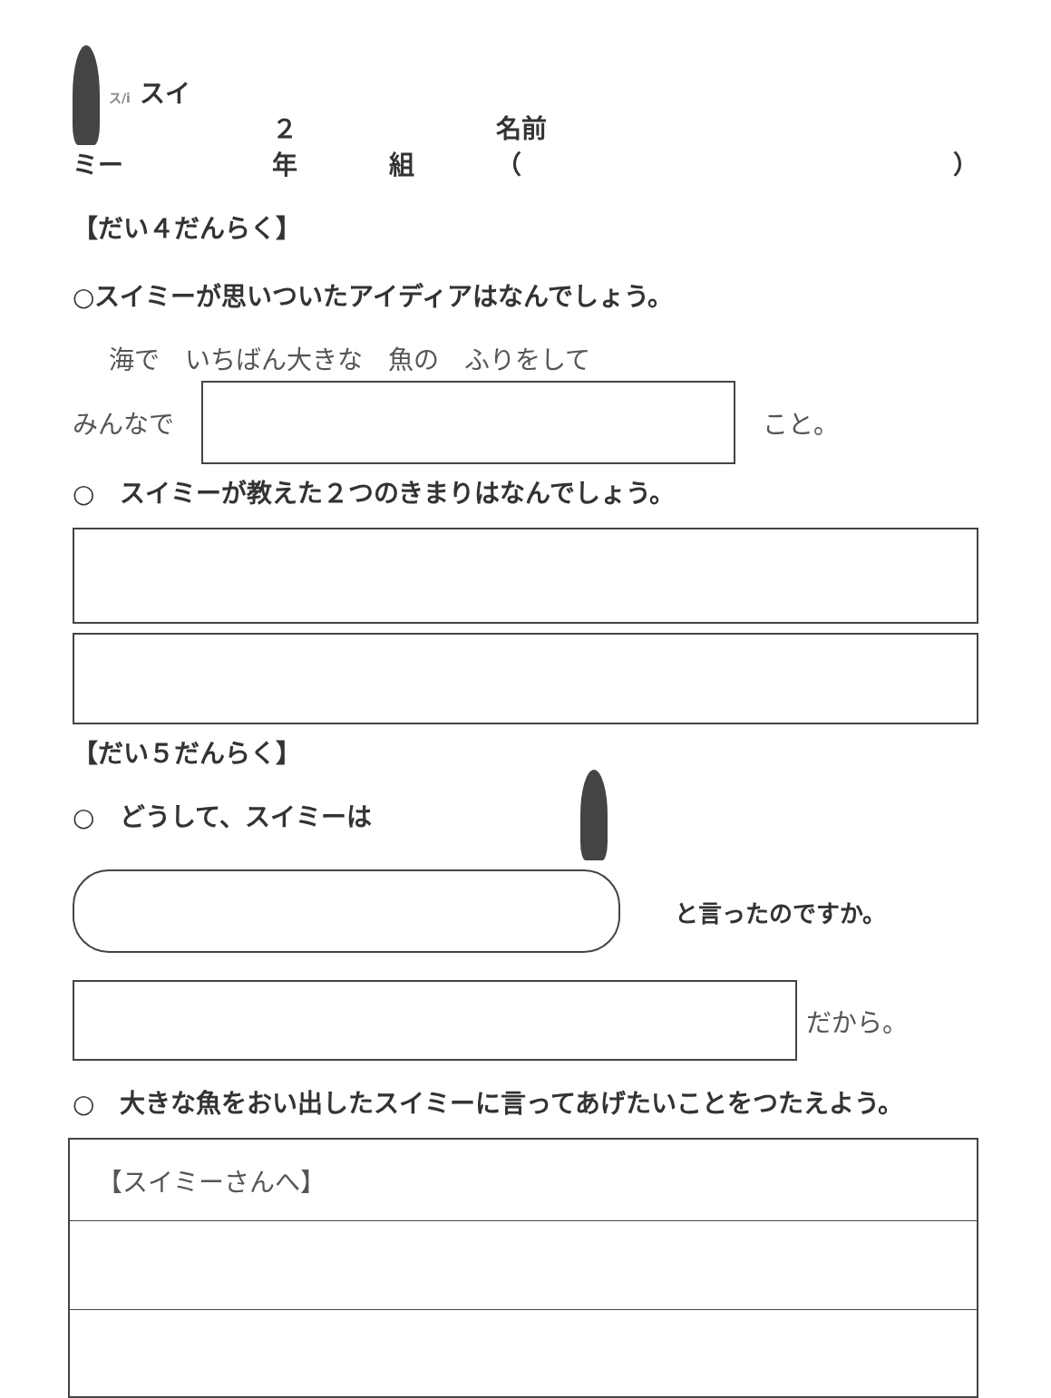ス/i スイミー ２年 組 名前（　　　　　　　　　　　　　　　　　）
【だい４だんらく】
○スイミーが思いついたアイディアはなんでしょう。
海で　いちばん大きな　魚の　ふりをして
みんなで こと。
○　スイミーが教えた２つのきまりはなんでしょう。
【だい５だんらく】
○　どうして、スイミーは
と言ったのですか。
だから。
○　大きな魚をおい出したスイミーに言ってあげたいことをつたえよう。
【スイミーさんへ】